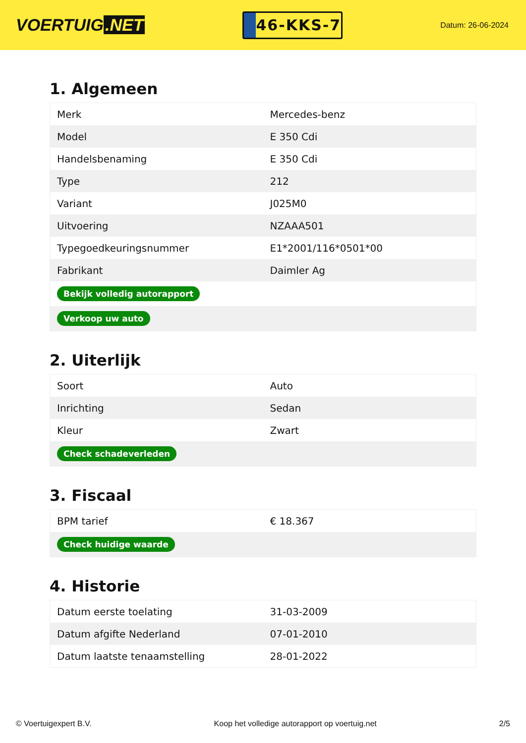VOERTUIG.NET
46-KKS-7
Datum: 26-06-2024
1. Algemeen
| Merk | Mercedes-benz |
| Model | E 350 Cdi |
| Handelsbenaming | E 350 Cdi |
| Type | 212 |
| Variant | J025M0 |
| Uitvoering | NZAAA501 |
| Typegoedkeuringsnummer | E1*2001/116*0501*00 |
| Fabrikant | Daimler Ag |
| Bekijk volledig autorapport | |
| Verkoop uw auto | |
2. Uiterlijk
| Soort | Auto |
| Inrichting | Sedan |
| Kleur | Zwart |
| Check schadeverleden | |
3. Fiscaal
| BPM tarief | € 18.367 |
| Check huidige waarde | |
4. Historie
| Datum eerste toelating | 31-03-2009 |
| Datum afgifte Nederland | 07-01-2010 |
| Datum laatste tenaamstelling | 28-01-2022 |
© Voertuigexpert B.V. Koop het volledige autorapport op voertuig.net 2/5